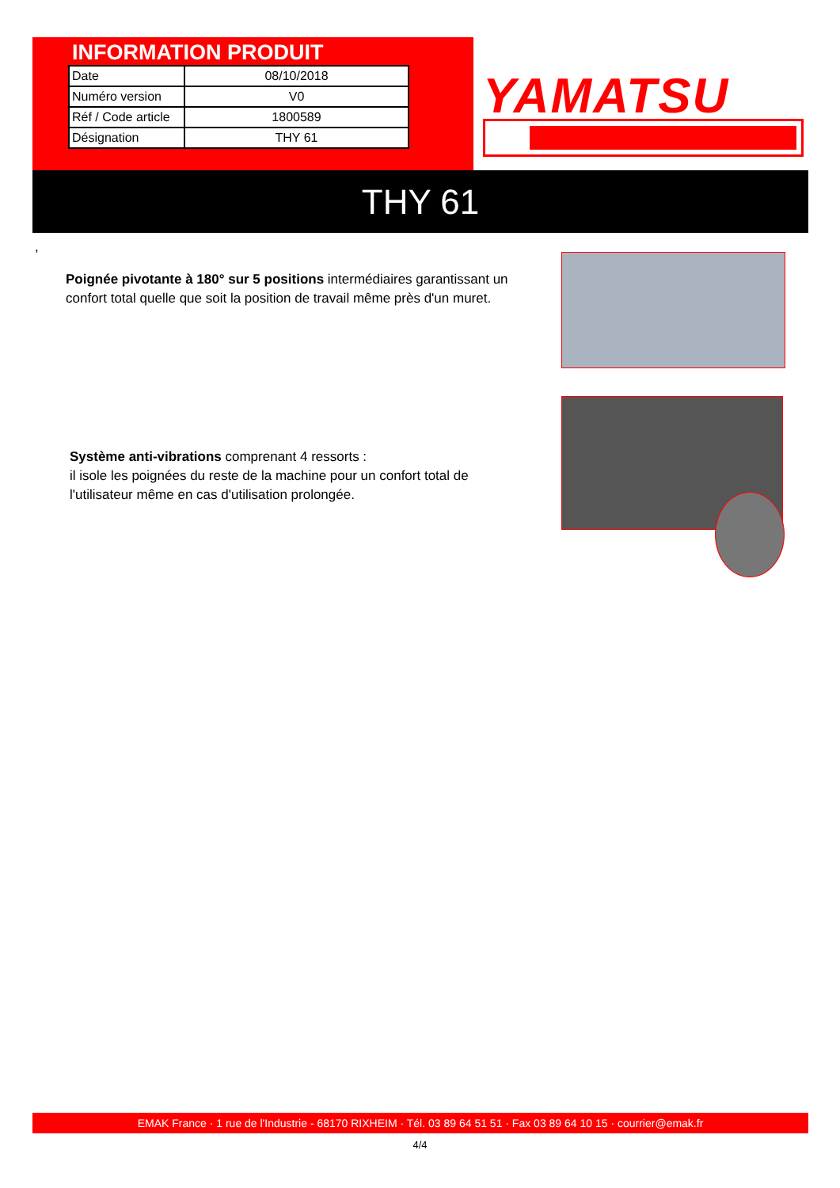INFORMATION PRODUIT
| Date | 08/10/2018 |
| Numéro version | V0 |
| Réf / Code article | 1800589 |
| Désignation | THY 61 |
YAMATSU
THY 61
,
Poignée pivotante à 180° sur 5 positions intermédiaires garantissant un confort total quelle que soit la position de travail même près d'un muret.
Système anti-vibrations comprenant 4 ressorts :
il isole les poignées du reste de la machine pour un confort total de l'utilisateur même en cas d'utilisation prolongée.
EMAK France · 1 rue de l'Industrie - 68170 RIXHEIM · Tél. 03 89 64 51 51 · Fax 03 89 64 10 15 · courrier@emak.fr
4/4